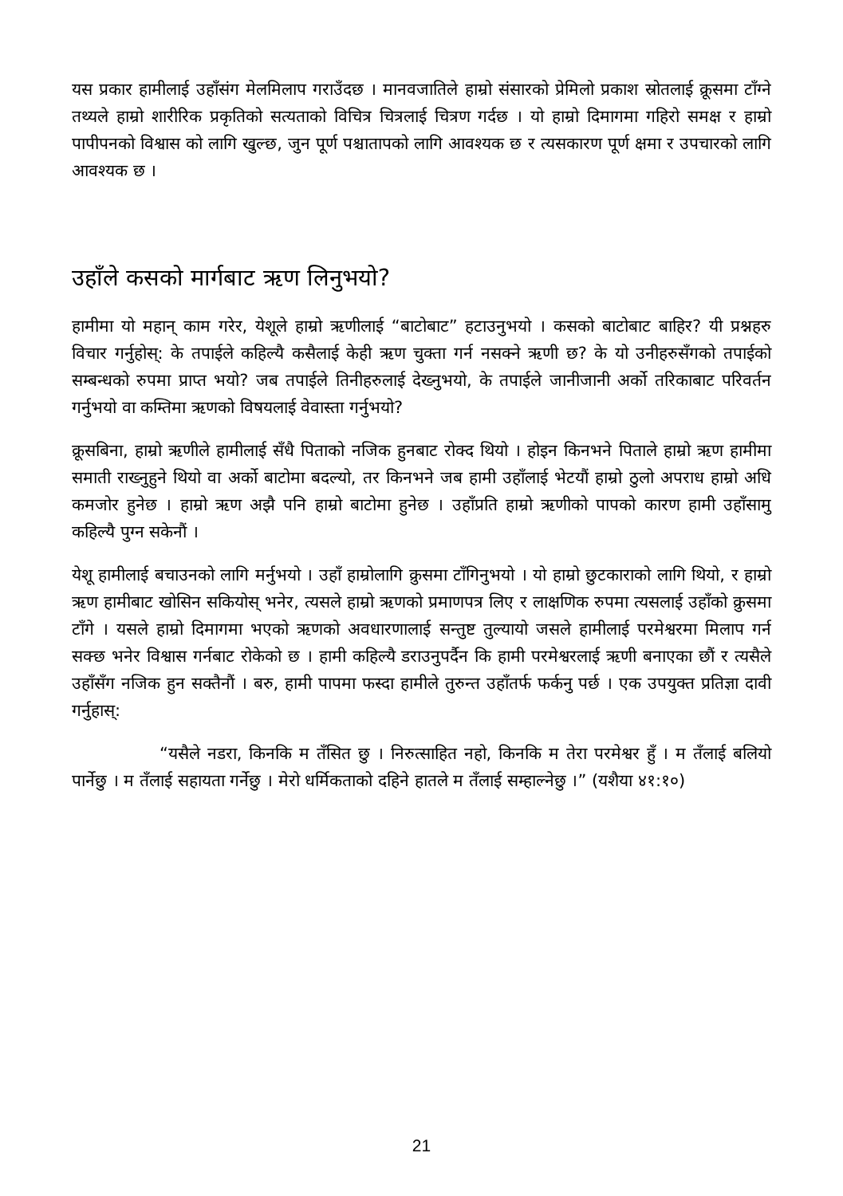यस प्रकार हामीलाई उहाँसंग मेलमिलाप गराउँदछ । मानवजातिले हाम्रो संसारको प्रेमिलो प्रकाश स्रोतलाई क्रूसमा टाँग्ने तथ्यले हाम्रो शारीरिक प्रकृतिको सत्यताको विचित्र चित्रलाई चित्रण गर्दछ । यो हाम्रो दिमागमा गहिरो समक्ष र हाम्रो पापीपनको विश्वास को लागि खुल्छ, जुन पूर्ण पश्चातापको लागि आवश्यक छ र त्यसकारण पूर्ण क्षमा र उपचारको लागि आवश्यक छ ।
उहाँले कसको मार्गबाट ऋण लिनुभयो?
हामीमा यो महान् काम गरेर, येशूले हाम्रो ऋणीलाई “बाटोबाट” हटाउनुभयो । कसको बाटोबाट बाहिर? यी प्रश्नहरु विचार गर्नुहोस्: के तपाईले कहिल्यै कसैलाई केही ऋण चुक्ता गर्न नसक्ने ऋणी छ? के यो उनीहरुसँगको तपाईको सम्बन्धको रुपमा प्राप्त भयो? जब तपाईले तिनीहरुलाई देख्नुभयो, के तपाईले जानीजानी अर्को तरिकाबाट परिवर्तन गर्नुभयो वा कम्तिमा ऋणको विषयलाई वेवास्ता गर्नुभयो?
क्रूसबिना, हाम्रो ऋणीले हामीलाई सँधै पिताको नजिक हुनबाट रोक्द थियो । होइन किनभने पिताले हाम्रो ऋण हामीमा समाती राख्नुहुने थियो वा अर्को बाटोमा बदल्यो, तर किनभने जब हामी उहाँलाई भेटयौं हाम्रो ठुलो अपराध हाम्रो अधि कमजोर हुनेछ । हाम्रो ऋण अझै पनि हाम्रो बाटोमा हुनेछ । उहाँप्रति हाम्रो ऋणीको पापको कारण हामी उहाँसामु कहिल्यै पुग्न सकेनौं ।
येशू हामीलाई बचाउनको लागि मर्नुभयो । उहाँ हाम्रोलागि क्रुसमा टाँगिनुभयो । यो हाम्रो छुटकाराको लागि थियो, र हाम्रो ऋण हामीबाट खोसिन सकियोस् भनेर, त्यसले हाम्रो ऋणको प्रमाणपत्र लिए र लाक्षणिक रुपमा त्यसलाई उहाँको क्रुसमा टाँगे । यसले हाम्रो दिमागमा भएको ऋणको अवधारणालाई सन्तुष्ट तुल्यायो जसले हामीलाई परमेश्वरमा मिलाप गर्न सक्छ भनेर विश्वास गर्नबाट रोकेको छ । हामी कहिल्यै डराउनुपर्दैन कि हामी परमेश्वरलाई ऋणी बनाएका छौं र त्यसैले उहाँसँग नजिक हुन सक्तैनौं । बरु, हामी पापमा फस्दा हामीले तुरुन्त उहाँतर्फ फर्कनु पर्छ । एक उपयुक्त प्रतिज्ञा दावी गर्नुहास्:
“यसैले नडरा, किनकि म तँसित छु । निरुत्साहित नहो, किनकि म तेरा परमेश्वर हुँ । म तँलाई बलियो पार्नेछु । म तँलाई सहायता गर्नेछु । मेरो धर्मिकताको दहिने हातले म तँलाई सम्हाल्नेछु ।” (यशैया ४१:१०)
21